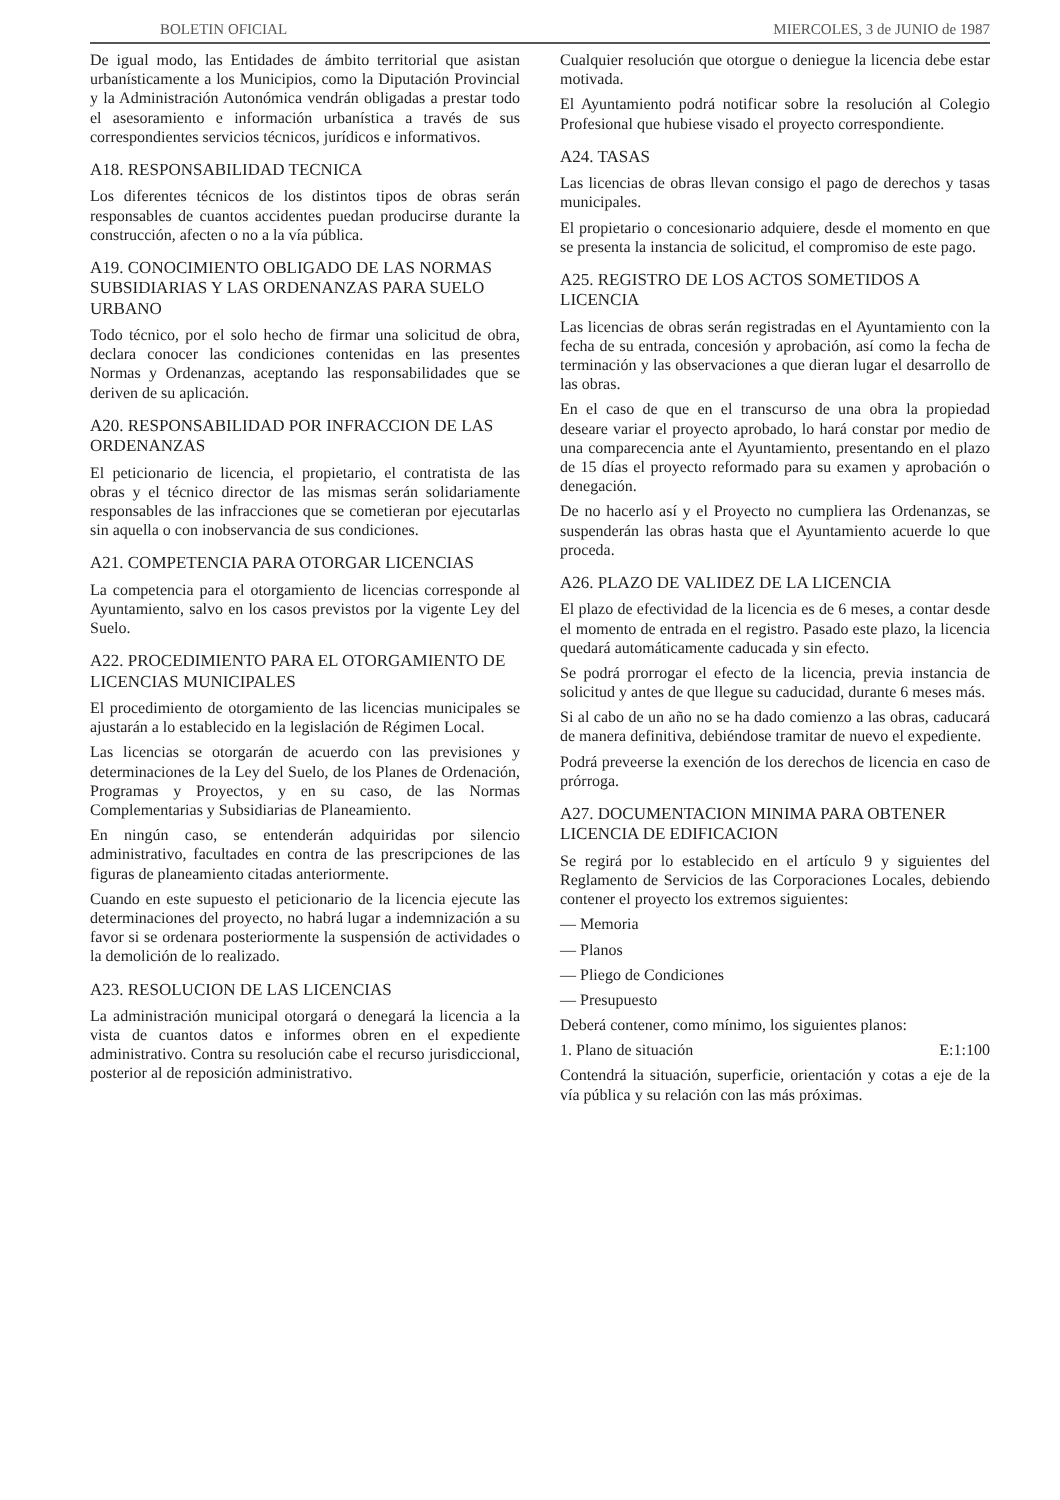BOLETIN OFICIAL MIERCOLES, 3 de JUNIO de 1987
De igual modo, las Entidades de ámbito territorial que asistan urbanísticamente a los Municipios, como la Diputación Provincial y la Administración Autonómica vendrán obligadas a prestar todo el asesoramiento e información urbanística a través de sus correspondientes servicios técnicos, jurídicos e informativos.
A18. RESPONSABILIDAD TECNICA
Los diferentes técnicos de los distintos tipos de obras serán responsables de cuantos accidentes puedan producirse durante la construcción, afecten o no a la vía pública.
A19. CONOCIMIENTO OBLIGADO DE LAS NORMAS SUBSIDIARIAS Y LAS ORDENANZAS PARA SUELO URBANO
Todo técnico, por el solo hecho de firmar una solicitud de obra, declara conocer las condiciones contenidas en las presentes Normas y Ordenanzas, aceptando las responsabilidades que se deriven de su aplicación.
A20. RESPONSABILIDAD POR INFRACCION DE LAS ORDENANZAS
El peticionario de licencia, el propietario, el contratista de las obras y el técnico director de las mismas serán solidariamente responsables de las infracciones que se cometieran por ejecutarlas sin aquella o con inobservancia de sus condiciones.
A21. COMPETENCIA PARA OTORGAR LICENCIAS
La competencia para el otorgamiento de licencias corresponde al Ayuntamiento, salvo en los casos previstos por la vigente Ley del Suelo.
A22. PROCEDIMIENTO PARA EL OTORGAMIENTO DE LICENCIAS MUNICIPALES
El procedimiento de otorgamiento de las licencias municipales se ajustarán a lo establecido en la legislación de Régimen Local.
Las licencias se otorgarán de acuerdo con las previsiones y determinaciones de la Ley del Suelo, de los Planes de Ordenación, Programas y Proyectos, y en su caso, de las Normas Complementarias y Subsidiarias de Planeamiento.
En ningún caso, se entenderán adquiridas por silencio administrativo, facultades en contra de las prescripciones de las figuras de planeamiento citadas anteriormente.
Cuando en este supuesto el peticionario de la licencia ejecute las determinaciones del proyecto, no habrá lugar a indemnización a su favor si se ordenara posteriormente la suspensión de actividades o la demolición de lo realizado.
A23. RESOLUCION DE LAS LICENCIAS
La administración municipal otorgará o denegará la licencia a la vista de cuantos datos e informes obren en el expediente administrativo. Contra su resolución cabe el recurso jurisdiccional, posterior al de reposición administrativo.
Cualquier resolución que otorgue o deniegue la licencia debe estar motivada.
El Ayuntamiento podrá notificar sobre la resolución al Colegio Profesional que hubiese visado el proyecto correspondiente.
A24. TASAS
Las licencias de obras llevan consigo el pago de derechos y tasas municipales.
El propietario o concesionario adquiere, desde el momento en que se presenta la instancia de solicitud, el compromiso de este pago.
A25. REGISTRO DE LOS ACTOS SOMETIDOS A LICENCIA
Las licencias de obras serán registradas en el Ayuntamiento con la fecha de su entrada, concesión y aprobación, así como la fecha de terminación y las observaciones a que dieran lugar el desarrollo de las obras.
En el caso de que en el transcurso de una obra la propiedad deseare variar el proyecto aprobado, lo hará constar por medio de una comparecencia ante el Ayuntamiento, presentando en el plazo de 15 días el proyecto reformado para su examen y aprobación o denegación.
De no hacerlo así y el Proyecto no cumpliera las Ordenanzas, se suspenderán las obras hasta que el Ayuntamiento acuerde lo que proceda.
A26. PLAZO DE VALIDEZ DE LA LICENCIA
El plazo de efectividad de la licencia es de 6 meses, a contar desde el momento de entrada en el registro. Pasado este plazo, la licencia quedará automáticamente caducada y sin efecto.
Se podrá prorrogar el efecto de la licencia, previa instancia de solicitud y antes de que llegue su caducidad, durante 6 meses más.
Si al cabo de un año no se ha dado comienzo a las obras, caducará de manera definitiva, debiéndose tramitar de nuevo el expediente.
Podrá preveerse la exención de los derechos de licencia en caso de prórroga.
A27. DOCUMENTACION MINIMA PARA OBTENER LICENCIA DE EDIFICACION
Se regirá por lo establecido en el artículo 9 y siguientes del Reglamento de Servicios de las Corporaciones Locales, debiendo contener el proyecto los extremos siguientes:
— Memoria
— Planos
— Pliego de Condiciones
— Presupuesto
Deberá contener, como mínimo, los siguientes planos:
1. Plano de situación E:1:100
Contendrá la situación, superficie, orientación y cotas a eje de la vía pública y su relación con las más próximas.